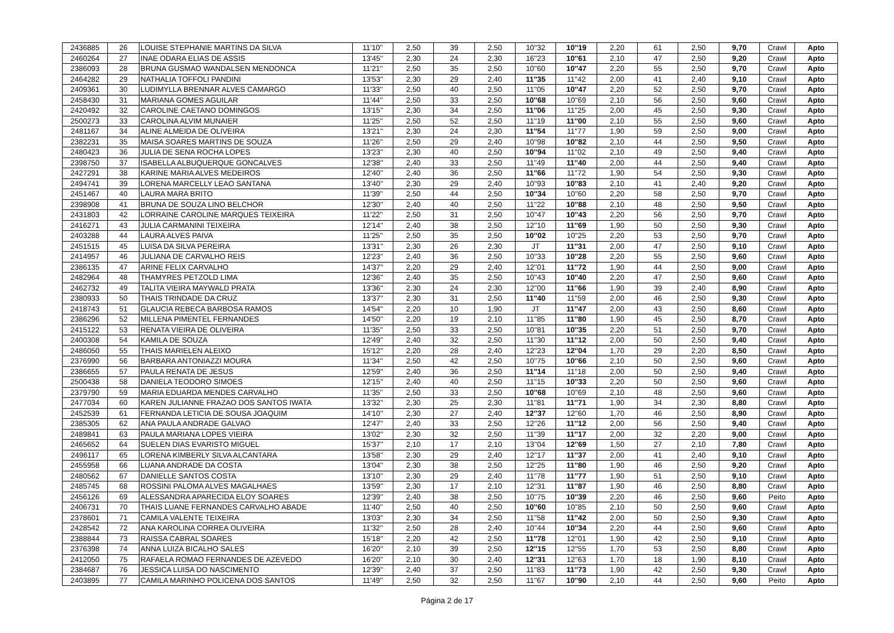| 2436885 | 26 | LOUISE STEPHANIE MARTINS DA SILVA | 11'10'' | 2,50 | 39 | 2,50 | 10''32 | 10''19 | 2,20 | 61 | 2,50 | 9,70 | Crawl | Apto |
| 2460264 | 27 | INAE ODARA ELIAS DE ASSIS | 13'45'' | 2,30 | 24 | 2,30 | 16''23 | 10''61 | 2,10 | 47 | 2,50 | 9,20 | Crawl | Apto |
| 2386093 | 28 | BRUNA GUSMAO WANDALSEN MENDONCA | 11'21'' | 2,50 | 35 | 2,50 | 10''60 | 10''47 | 2,20 | 55 | 2,50 | 9,70 | Crawl | Apto |
| 2464282 | 29 | NATHALIA TOFFOLI PANDINI | 13'53'' | 2,30 | 29 | 2,40 | 11''35 | 11''42 | 2,00 | 41 | 2,40 | 9,10 | Crawl | Apto |
| 2409361 | 30 | LUDIMYLLA BRENNAR ALVES CAMARGO | 11'33'' | 2,50 | 40 | 2,50 | 11''05 | 10''47 | 2,20 | 52 | 2,50 | 9,70 | Crawl | Apto |
| 2458430 | 31 | MARIANA GOMES AGUILAR | 11'44'' | 2,50 | 33 | 2,50 | 10''68 | 10''69 | 2,10 | 56 | 2,50 | 9,60 | Crawl | Apto |
| 2420492 | 32 | CAROLINE CAETANO DOMINGOS | 13'15'' | 2,30 | 34 | 2,50 | 11''06 | 11''25 | 2,00 | 45 | 2,50 | 9,30 | Crawl | Apto |
| 2500273 | 33 | CAROLINA ALVIM MUNAIER | 11'25'' | 2,50 | 52 | 2,50 | 11''19 | 11''00 | 2,10 | 55 | 2,50 | 9,60 | Crawl | Apto |
| 2481167 | 34 | ALINE ALMEIDA DE OLIVEIRA | 13'21'' | 2,30 | 24 | 2,30 | 11''54 | 11''77 | 1,90 | 59 | 2,50 | 9,00 | Crawl | Apto |
| 2382231 | 35 | MAISA SOARES MARTINS DE SOUZA | 11'26'' | 2,50 | 29 | 2,40 | 10''98 | 10''82 | 2,10 | 44 | 2,50 | 9,50 | Crawl | Apto |
| 2480423 | 36 | JULIA DE SENA ROCHA LOPES | 13'23'' | 2,30 | 40 | 2,50 | 10''94 | 11''02 | 2,10 | 49 | 2,50 | 9,40 | Crawl | Apto |
| 2398750 | 37 | ISABELLA ALBUQUERQUE GONCALVES | 12'38'' | 2,40 | 33 | 2,50 | 11''49 | 11''40 | 2,00 | 44 | 2,50 | 9,40 | Crawl | Apto |
| 2427291 | 38 | KARINE MARIA ALVES MEDEIROS | 12'40'' | 2,40 | 36 | 2,50 | 11''66 | 11''72 | 1,90 | 54 | 2,50 | 9,30 | Crawl | Apto |
| 2494741 | 39 | LORENA MARCELLY LEAO SANTANA | 13'40'' | 2,30 | 29 | 2,40 | 10''93 | 10''83 | 2,10 | 41 | 2,40 | 9,20 | Crawl | Apto |
| 2451467 | 40 | LAURA MARA BRITO | 11'39'' | 2,50 | 44 | 2,50 | 10''34 | 10''60 | 2,20 | 58 | 2,50 | 9,70 | Crawl | Apto |
| 2398908 | 41 | BRUNA DE SOUZA LINO BELCHOR | 12'30'' | 2,40 | 40 | 2,50 | 11''22 | 10''88 | 2,10 | 48 | 2,50 | 9,50 | Crawl | Apto |
| 2431803 | 42 | LORRAINE CAROLINE MARQUES TEIXEIRA | 11'22'' | 2,50 | 31 | 2,50 | 10''47 | 10''43 | 2,20 | 56 | 2,50 | 9,70 | Crawl | Apto |
| 2416271 | 43 | JULIA CARMANINI TEIXEIRA | 12'14'' | 2,40 | 38 | 2,50 | 12''10 | 11''69 | 1,90 | 50 | 2,50 | 9,30 | Crawl | Apto |
| 2403288 | 44 | LAURA ALVES PAIVA | 11'25'' | 2,50 | 35 | 2,50 | 10''02 | 10''25 | 2,20 | 53 | 2,50 | 9,70 | Crawl | Apto |
| 2451515 | 45 | LUISA DA SILVA PEREIRA | 13'31'' | 2,30 | 26 | 2,30 | JT | 11''31 | 2,00 | 47 | 2,50 | 9,10 | Crawl | Apto |
| 2414957 | 46 | JULIANA DE CARVALHO REIS | 12'23'' | 2,40 | 36 | 2,50 | 10''33 | 10''28 | 2,20 | 55 | 2,50 | 9,60 | Crawl | Apto |
| 2386135 | 47 | ARINE FELIX CARVALHO | 14'37'' | 2,20 | 29 | 2,40 | 12''01 | 11''72 | 1,90 | 44 | 2,50 | 9,00 | Crawl | Apto |
| 2482964 | 48 | THAMYRES PETZOLD LIMA | 12'36'' | 2,40 | 35 | 2,50 | 10''43 | 10''40 | 2,20 | 47 | 2,50 | 9,60 | Crawl | Apto |
| 2462732 | 49 | TALITA VIEIRA MAYWALD PRATA | 13'36'' | 2,30 | 24 | 2,30 | 12''00 | 11''66 | 1,90 | 39 | 2,40 | 8,90 | Crawl | Apto |
| 2380933 | 50 | THAIS TRINDADE DA CRUZ | 13'37'' | 2,30 | 31 | 2,50 | 11''40 | 11''59 | 2,00 | 46 | 2,50 | 9,30 | Crawl | Apto |
| 2418743 | 51 | GLAUCIA REBECA BARBOSA RAMOS | 14'54'' | 2,20 | 10 | 1,90 | JT | 11''47 | 2,00 | 43 | 2,50 | 8,60 | Crawl | Apto |
| 2386296 | 52 | MILLENA PIMENTEL FERNANDES | 14'50'' | 2,20 | 19 | 2,10 | 11''85 | 11''80 | 1,90 | 45 | 2,50 | 8,70 | Crawl | Apto |
| 2415122 | 53 | RENATA VIEIRA DE OLIVEIRA | 11'35'' | 2,50 | 33 | 2,50 | 10''81 | 10''35 | 2,20 | 51 | 2,50 | 9,70 | Crawl | Apto |
| 2400308 | 54 | KAMILA DE SOUZA | 12'49'' | 2,40 | 32 | 2,50 | 11''30 | 11''12 | 2,00 | 50 | 2,50 | 9,40 | Crawl | Apto |
| 2486050 | 55 | THAIS MARIELEN ALEIXO | 15'12'' | 2,20 | 28 | 2,40 | 12''23 | 12''04 | 1,70 | 29 | 2,20 | 8,50 | Crawl | Apto |
| 2376990 | 56 | BARBARA ANTONIAZZI MOURA | 11'34'' | 2,50 | 42 | 2,50 | 10''75 | 10''66 | 2,10 | 50 | 2,50 | 9,60 | Crawl | Apto |
| 2386655 | 57 | PAULA RENATA DE JESUS | 12'59'' | 2,40 | 36 | 2,50 | 11''14 | 11''18 | 2,00 | 50 | 2,50 | 9,40 | Crawl | Apto |
| 2500438 | 58 | DANIELA TEODORO SIMOES | 12'15'' | 2,40 | 40 | 2,50 | 11''15 | 10''33 | 2,20 | 50 | 2,50 | 9,60 | Crawl | Apto |
| 2379790 | 59 | MARIA EDUARDA MENDES CARVALHO | 11'35'' | 2,50 | 33 | 2,50 | 10''68 | 10''69 | 2,10 | 48 | 2,50 | 9,60 | Crawl | Apto |
| 2477034 | 60 | KAREN JULIANNE FRAZAO DOS SANTOS IWATA | 13'32'' | 2,30 | 25 | 2,30 | 11''81 | 11''71 | 1,90 | 34 | 2,30 | 8,80 | Crawl | Apto |
| 2452539 | 61 | FERNANDA LETICIA DE SOUSA JOAQUIM | 14'10'' | 2,30 | 27 | 2,40 | 12''37 | 12''60 | 1,70 | 46 | 2,50 | 8,90 | Crawl | Apto |
| 2385305 | 62 | ANA PAULA ANDRADE GALVAO | 12'47'' | 2,40 | 33 | 2,50 | 12''26 | 11''12 | 2,00 | 56 | 2,50 | 9,40 | Crawl | Apto |
| 2489841 | 63 | PAULA MARIANA LOPES VIEIRA | 13'02'' | 2,30 | 32 | 2,50 | 11''39 | 11''17 | 2,00 | 32 | 2,20 | 9,00 | Crawl | Apto |
| 2465652 | 64 | SUELEN DIAS EVARISTO MIGUEL | 15'37'' | 2,10 | 17 | 2,10 | 13''04 | 12''69 | 1,50 | 27 | 2,10 | 7,80 | Crawl | Apto |
| 2496117 | 65 | LORENA KIMBERLY SILVA ALCANTARA | 13'58'' | 2,30 | 29 | 2,40 | 12''17 | 11''37 | 2,00 | 41 | 2,40 | 9,10 | Crawl | Apto |
| 2455958 | 66 | LUANA ANDRADE DA COSTA | 13'04'' | 2,30 | 38 | 2,50 | 12''25 | 11''80 | 1,90 | 46 | 2,50 | 9,20 | Crawl | Apto |
| 2480562 | 67 | DANIELLE SANTOS COSTA | 13'10'' | 2,30 | 29 | 2,40 | 11''78 | 11''77 | 1,90 | 51 | 2,50 | 9,10 | Crawl | Apto |
| 2485745 | 68 | ROSSINI PALOMA ALVES MAGALHAES | 13'59'' | 2,30 | 17 | 2,10 | 12''31 | 11''87 | 1,90 | 46 | 2,50 | 8,80 | Crawl | Apto |
| 2456126 | 69 | ALESSANDRA APARECIDA ELOY SOARES | 12'39'' | 2,40 | 38 | 2,50 | 10''75 | 10''39 | 2,20 | 46 | 2,50 | 9,60 | Peito | Apto |
| 2406731 | 70 | THAIS LUANE FERNANDES CARVALHO ABADE | 11'40'' | 2,50 | 40 | 2,50 | 10''60 | 10''85 | 2,10 | 50 | 2,50 | 9,60 | Crawl | Apto |
| 2378601 | 71 | CAMILA VALENTE TEIXEIRA | 13'03'' | 2,30 | 34 | 2,50 | 11''58 | 11''42 | 2,00 | 50 | 2,50 | 9,30 | Crawl | Apto |
| 2428542 | 72 | ANA KAROLINA CORREA OLIVEIRA | 11'32'' | 2,50 | 28 | 2,40 | 10''44 | 10''34 | 2,20 | 44 | 2,50 | 9,60 | Crawl | Apto |
| 2388844 | 73 | RAISSA CABRAL SOARES | 15'18'' | 2,20 | 42 | 2,50 | 11''78 | 12''01 | 1,90 | 42 | 2,50 | 9,10 | Crawl | Apto |
| 2376398 | 74 | ANNA LUIZA BICALHO SALES | 16'20'' | 2,10 | 39 | 2,50 | 12''15 | 12''55 | 1,70 | 53 | 2,50 | 8,80 | Crawl | Apto |
| 2412050 | 75 | RAFAELA ROMAO FERNANDES DE AZEVEDO | 16'20'' | 2,10 | 30 | 2,40 | 12''31 | 12''63 | 1,70 | 18 | 1,90 | 8,10 | Crawl | Apto |
| 2384687 | 76 | JESSICA LUISA DO NASCIMENTO | 12'39'' | 2,40 | 37 | 2,50 | 11''83 | 11''73 | 1,90 | 42 | 2,50 | 9,30 | Crawl | Apto |
| 2403895 | 77 | CAMILA MARINHO POLICENA DOS SANTOS | 11'49'' | 2,50 | 32 | 2,50 | 11''67 | 10''90 | 2,10 | 44 | 2,50 | 9,60 | Peito | Apto |
Página 2 de 17